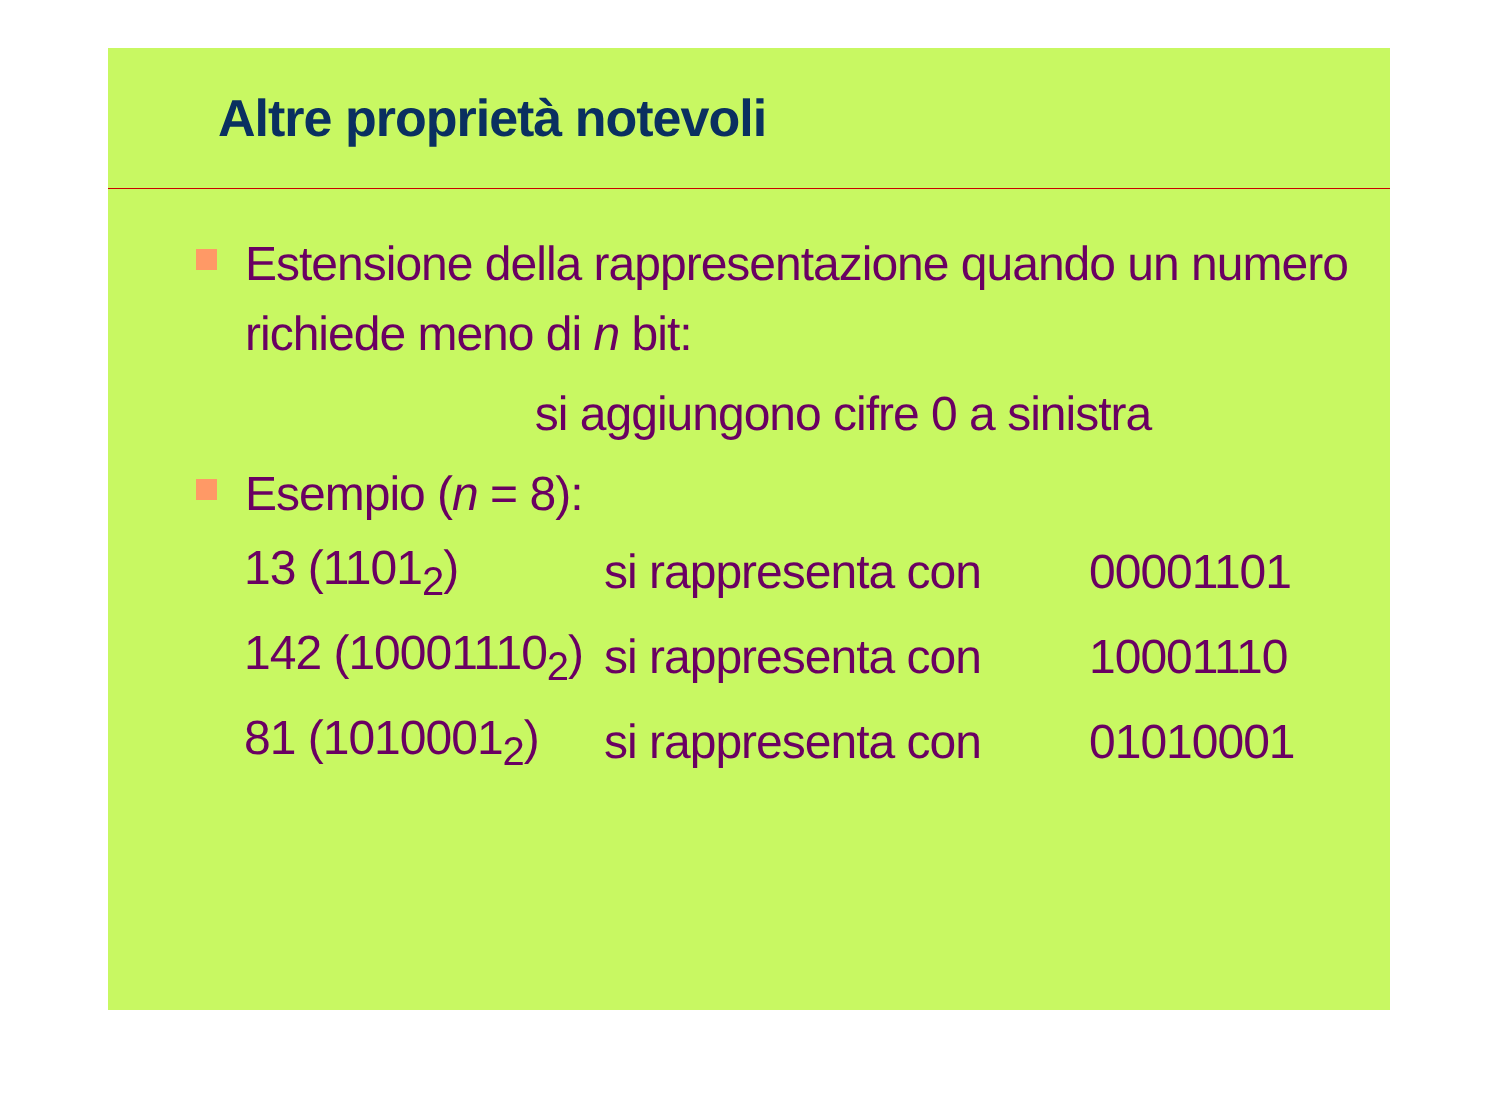Altre proprietà notevoli
Estensione della rappresentazione quando un numero richiede meno di n bit:
si aggiungono cifre 0 a sinistra
Esempio (n = 8):
| 13 (1101<sub>2</sub>) | si rappresenta con | 00001101 |
| 142 (10001110<sub>2</sub>) | si rappresenta con | 10001110 |
| 81 (1010001<sub>2</sub>) | si rappresenta con | 01010001 |